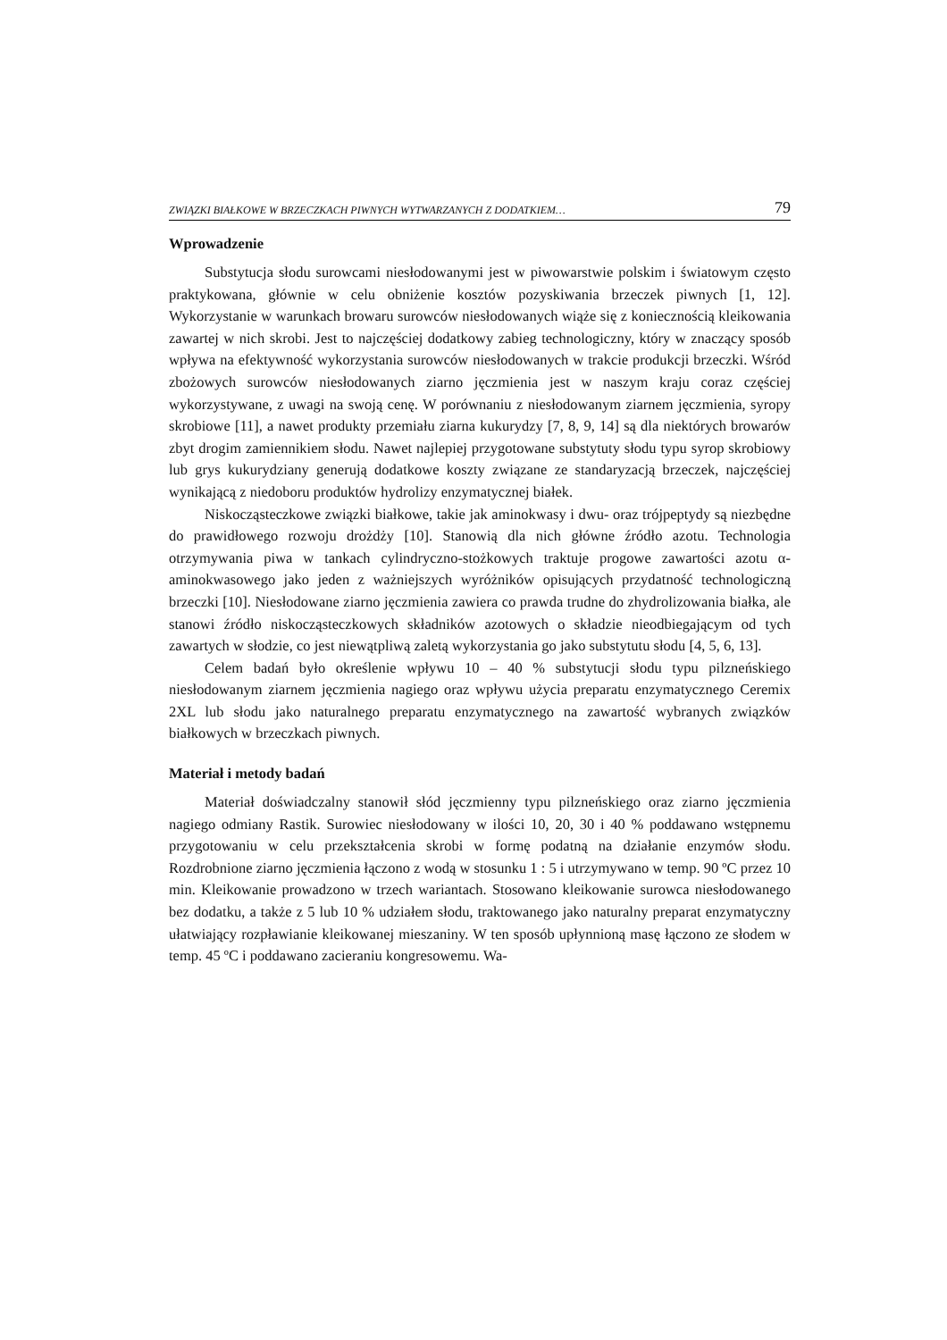ZWIĄZKI BIAŁKOWE W BRZECZKACH PIWNYCH WYTWARZANYCH Z DODATKIEM… 79
Wprowadzenie
Substytucja słodu surowcami niesłodowanymi jest w piwowarstwie polskim i światowym często praktykowana, głównie w celu obniżenie kosztów pozyskiwania brzeczek piwnych [1, 12]. Wykorzystanie w warunkach browaru surowców niesłodowanych wiąże się z koniecznością kleikowania zawartej w nich skrobi. Jest to najczęściej dodatkowy zabieg technologiczny, który w znaczący sposób wpływa na efektywność wykorzystania surowców niesłodowanych w trakcie produkcji brzeczki. Wśród zbożowych surowców niesłodowanych ziarno jęczmienia jest w naszym kraju coraz częściej wykorzystywane, z uwagi na swoją cenę. W porównaniu z niesłodowanym ziarnem jęczmienia, syropy skrobiowe [11], a nawet produkty przemiału ziarna kukurydzy [7, 8, 9, 14] są dla niektórych browarów zbyt drogim zamiennikiem słodu. Nawet najlepiej przygotowane substytuty słodu typu syrop skrobiowy lub grys kukurydziany generują dodatkowe koszty związane ze standaryzacją brzeczek, najczęściej wynikającą z niedoboru produktów hydrolizy enzymatycznej białek.
Niskocząsteczkowe związki białkowe, takie jak aminokwasy i dwu- oraz trójpeptydy są niezbędne do prawidłowego rozwoju drożdży [10]. Stanowią dla nich główne źródło azotu. Technologia otrzymywania piwa w tankach cylindryczno-stożkowych traktuje progowe zawartości azotu α-aminokwasowego jako jeden z ważniejszych wyróżników opisujących przydatność technologiczną brzeczki [10]. Niesłodowane ziarno jęczmienia zawiera co prawda trudne do zhydrolizowania białka, ale stanowi źródło niskocząsteczkowych składników azotowych o składzie nieodbiegającym od tych zawartych w słodzie, co jest niewątpliwą zaletą wykorzystania go jako substytutu słodu [4, 5, 6, 13].
Celem badań było określenie wpływu 10 – 40 % substytucji słodu typu pilzneńskiego niesłodowanym ziarnem jęczmienia nagiego oraz wpływu użycia preparatu enzymatycznego Ceremix 2XL lub słodu jako naturalnego preparatu enzymatycznego na zawartość wybranych związków białkowych w brzeczkach piwnych.
Materiał i metody badań
Materiał doświadczalny stanowił słód jęczmienny typu pilzneńskiego oraz ziarno jęczmienia nagiego odmiany Rastik. Surowiec niesłodowany w ilości 10, 20, 30 i 40 % poddawano wstępnemu przygotowaniu w celu przekształcenia skrobi w formę podatną na działanie enzymów słodu. Rozdrobnione ziarno jęczmienia łączono z wodą w stosunku 1 : 5 i utrzymywano w temp. 90 ºC przez 10 min. Kleikowanie prowadzono w trzech wariantach. Stosowano kleikowanie surowca niesłodowanego bez dodatku, a także z 5 lub 10 % udziałem słodu, traktowanego jako naturalny preparat enzymatyczny ułatwiający rozpławianie kleikowanej mieszaniny. W ten sposób upłynnioną masę łączono ze słodem w temp. 45 ºC i poddawano zacieraniu kongresowemu. Wa-